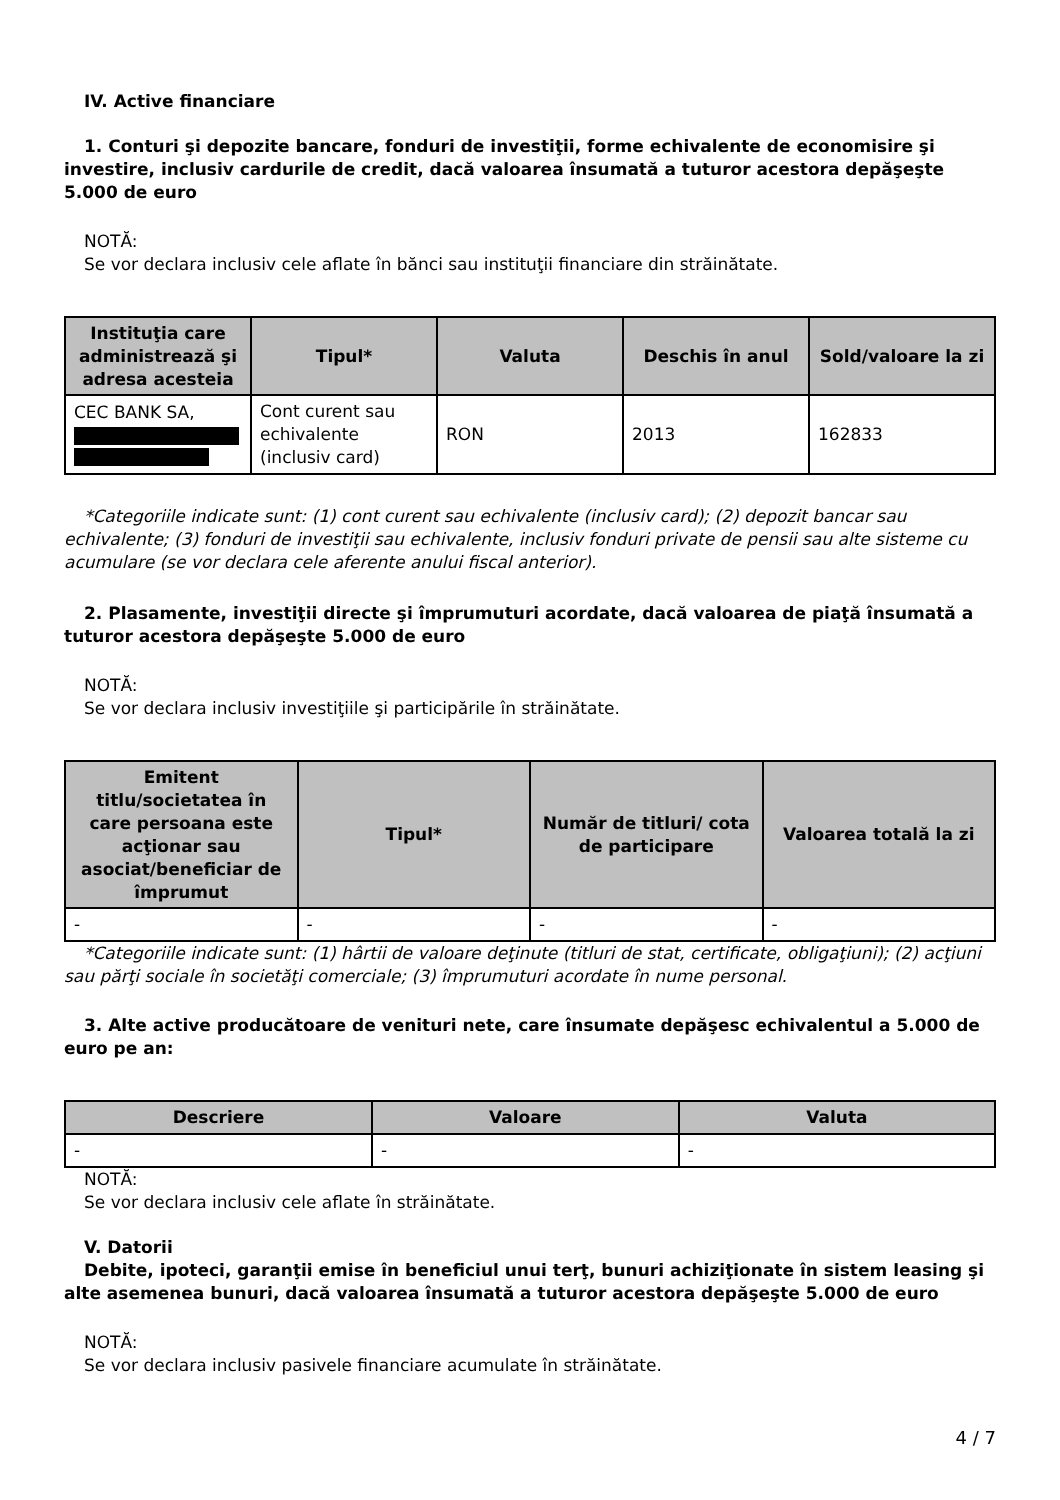IV. Active financiare
1. Conturi şi depozite bancare, fonduri de investiţii, forme echivalente de economisire şi investire, inclusiv cardurile de credit, dacă valoarea însumată a tuturor acestora depăşeşte 5.000 de euro
NOTĂ:
Se vor declara inclusiv cele aflate în bănci sau instituţii financiare din străinătate.
| Instituţia care administrează şi adresa acesteia | Tipul* | Valuta | Deschis în anul | Sold/valoare la zi |
| --- | --- | --- | --- | --- |
| CEC BANK SA, | Cont curent sau echivalente (inclusiv card) | RON | 2013 | 162833 |
*Categoriile indicate sunt: (1) cont curent sau echivalente (inclusiv card); (2) depozit bancar sau echivalente; (3) fonduri de investiţii sau echivalente, inclusiv fonduri private de pensii sau alte sisteme cu acumulare (se vor declara cele aferente anului fiscal anterior).
2. Plasamente, investiţii directe şi împrumuturi acordate, dacă valoarea de piaţă însumată a tuturor acestora depăşeşte 5.000 de euro
NOTĂ:
Se vor declara inclusiv investiţiile şi participările în străinătate.
| Emitent titlu/societatea în care persoana este acţionar sau asociat/beneficiar de împrumut | Tipul* | Număr de titluri/ cota de participare | Valoarea totală la zi |
| --- | --- | --- | --- |
| - | - | - | - |
*Categoriile indicate sunt: (1) hârtii de valoare deţinute (titluri de stat, certificate, obligaţiuni); (2) acţiuni sau părţi sociale în societăţi comerciale; (3) împrumuturi acordate în nume personal.
3. Alte active producătoare de venituri nete, care însumate depăşesc echivalentul a 5.000 de euro pe an:
| Descriere | Valoare | Valuta |
| --- | --- | --- |
| - | - | - |
NOTĂ:
Se vor declara inclusiv cele aflate în străinătate.
V. Datorii
Debite, ipoteci, garanţii emise în beneficiul unui terţ, bunuri achiziţionate în sistem leasing şi alte asemenea bunuri, dacă valoarea însumată a tuturor acestora depăşeşte 5.000 de euro
NOTĂ:
Se vor declara inclusiv pasivele financiare acumulate în străinătate.
4 / 7